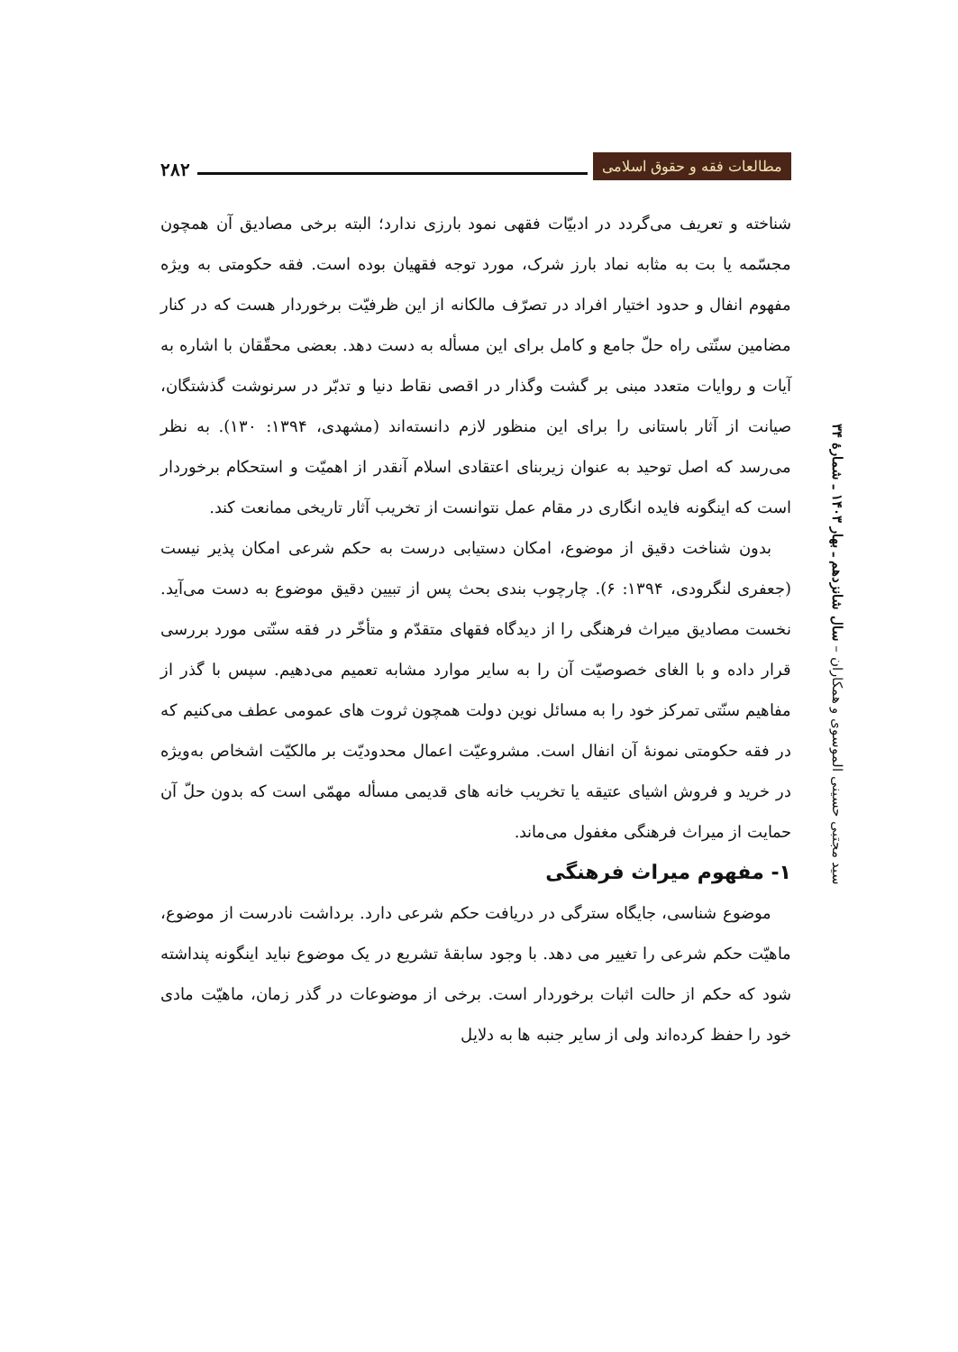۲۸۲
مطالعات فقه و حقوق اسلامی
سید مجتبی حسینی الموسوی و همکاران – سال شانزدهم ـ بهار ۱۴۰۳ ـ شمارهٔ ۳۴
شناخته و تعریف می‌گردد در ادبیّات فقهی نمود بارزی ندارد؛ البته برخی مصادیق آن همچون مجسّمه یا بت به مثابه نماد بارز شرک، مورد توجه فقهیان بوده است. فقه حکومتی به ویژه مفهوم انفال و حدود اختیار افراد در تصرّف مالکانه از این ظرفیّت برخوردار هست که در کنار مضامین سنّتی راه حلّ جامع و کامل برای این مسأله به دست دهد. بعضی محقّقان با اشاره به آیات و روایات متعدد مبنی بر گشت وگذار در اقصی نقاط دنیا و تدبّر در سرنوشت گذشتگان، صیانت از آثار باستانی را برای این منظور لازم دانسته‌اند (مشهدی، ۱۳۹۴: ۱۳۰). به نظر می‌رسد که اصل توحید به عنوان زیربنای اعتقادی اسلام آنقدر از اهمیّت و استحکام برخوردار است که اینگونه فایده انگاری در مقام عمل نتوانست از تخریب آثار تاریخی ممانعت کند.
بدون شناخت دقیق از موضوع، امکان دستیابی درست به حکم شرعی امکان پذیر نیست (جعفری لنگرودی، ۱۳۹۴: ۶). چارچوب بندی بحث پس از تبیین دقیق موضوع به دست می‌آید. نخست مصادیق میراث فرهنگی را از دیدگاه فقهای متقدّم و متأخّر در فقه سنّتی مورد بررسی قرار داده و با الغای خصوصیّت آن را به سایر موارد مشابه تعمیم می‌دهیم. سپس با گذر از مفاهیم سنّتی تمرکز خود را به مسائل نوین دولت همچون ثروت های عمومی عطف می‌کنیم که در فقه حکومتی نمونهٔ آن انفال است. مشروعیّت اعمال محدودیّت بر مالکیّت اشخاص به‌ویژه در خرید و فروش اشیای عتیقه یا تخریب خانه های قدیمی مسأله مهمّی است که بدون حلّ آن حمایت از میراث فرهنگی مغفول می‌ماند.
۱- مفهوم میراث فرهنگی
موضوع شناسی، جایگاه سترگی در دریافت حکم شرعی دارد. برداشت نادرست از موضوع، ماهیّت حکم شرعی را تغییر می دهد. با وجود سابقهٔ تشریع در یک موضوع نباید اینگونه پنداشته شود که حکم از حالت اثبات برخوردار است. برخی از موضوعات در گذر زمان، ماهیّت مادی خود را حفظ کرده‌اند ولی از سایر جنبه ها به دلایل